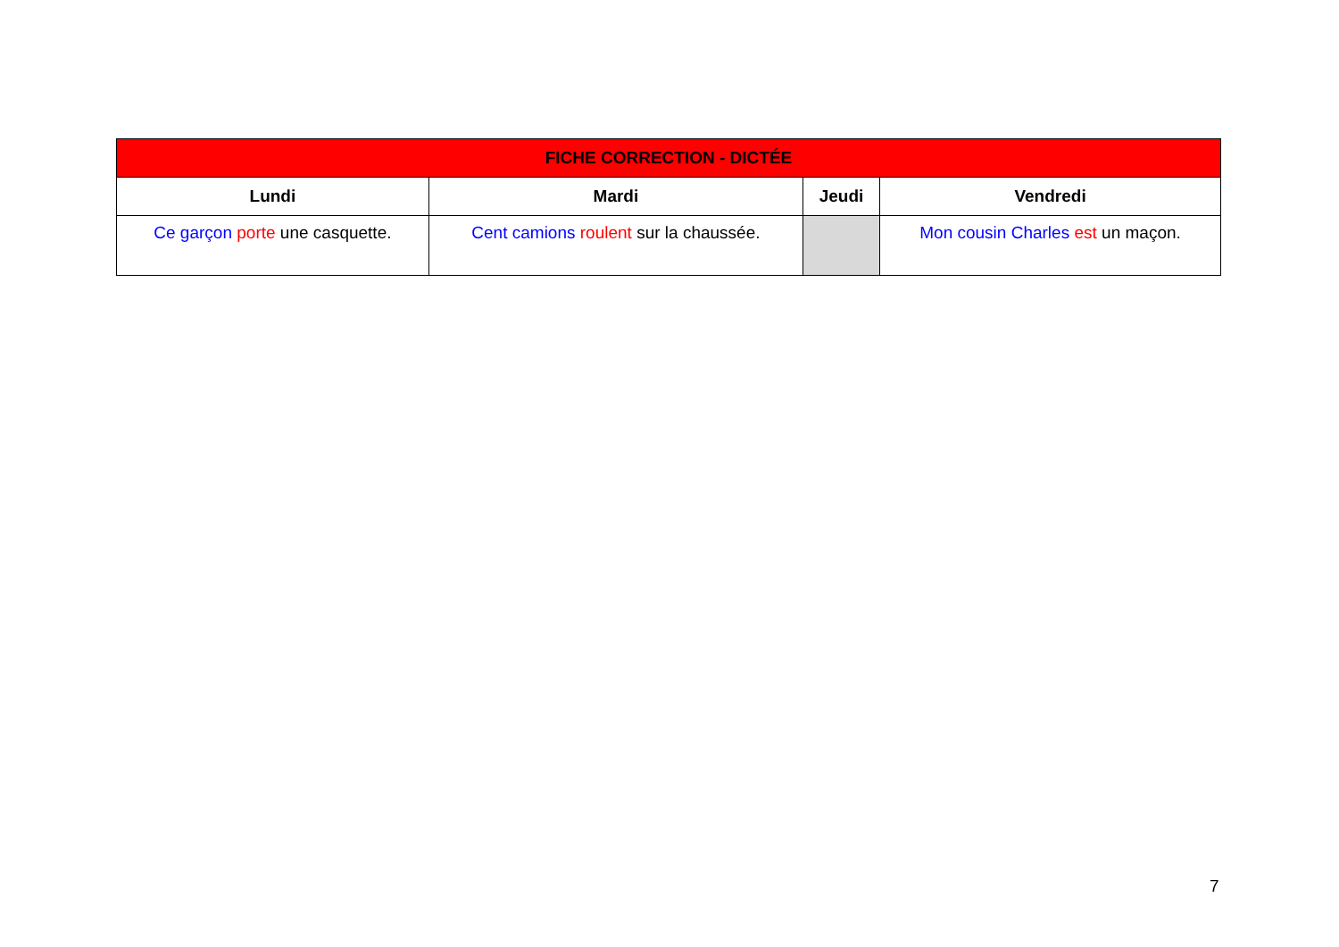| FICHE CORRECTION - DICTÉE | | | |
| --- | --- | --- | --- |
| Lundi | Mardi | Jeudi | Vendredi |
| Ce garçon porte une casquette. | Cent camions roulent sur la chaussée. | | Mon cousin Charles est un maçon. |
7